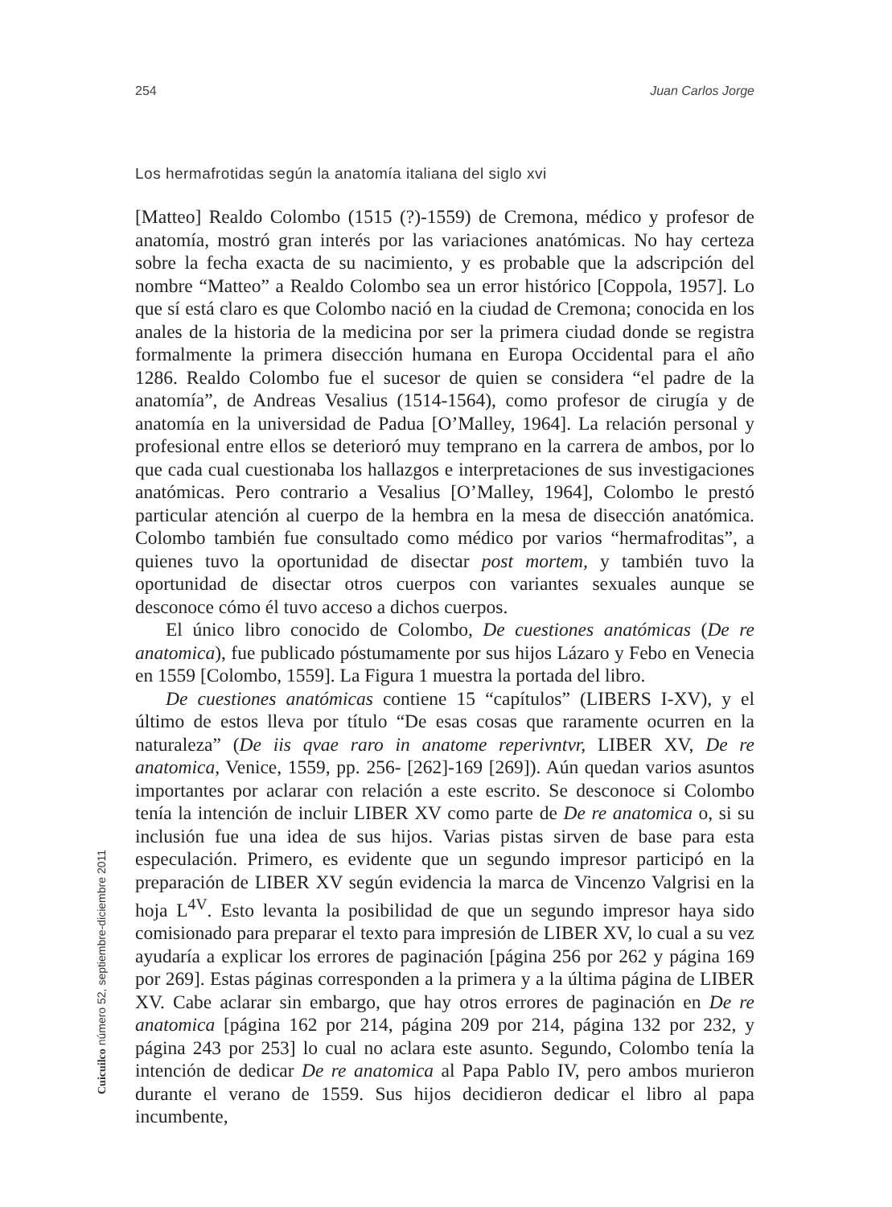254 Juan Carlos Jorge
Los hermafrotidas según la anatomía italiana del siglo xvi
[Matteo] Realdo Colombo (1515 (?)-1559) de Cremona, médico y profesor de anatomía, mostró gran interés por las variaciones anatómicas. No hay certeza sobre la fecha exacta de su nacimiento, y es probable que la adscripción del nombre “Matteo” a Realdo Colombo sea un error histórico [Coppola, 1957]. Lo que sí está claro es que Colombo nació en la ciudad de Cremona; conocida en los anales de la historia de la medicina por ser la primera ciudad donde se registra formalmente la primera disección humana en Europa Occidental para el año 1286. Realdo Colombo fue el sucesor de quien se considera “el padre de la anatomía”, de Andreas Vesalius (1514-1564), como profesor de cirugía y de anatomía en la universidad de Padua [O’Malley, 1964]. La relación personal y profesional entre ellos se deterioró muy temprano en la carrera de ambos, por lo que cada cual cuestionaba los hallazgos e interpretaciones de sus investigaciones anatómicas. Pero contrario a Vesalius [O’Malley, 1964], Colombo le prestó particular atención al cuerpo de la hembra en la mesa de disección anatómica. Colombo también fue consultado como médico por varios “hermafroditas”, a quienes tuvo la oportunidad de disectar post mortem, y también tuvo la oportunidad de disectar otros cuerpos con variantes sexuales aunque se desconoce cómo él tuvo acceso a dichos cuerpos.
El único libro conocido de Colombo, De cuestiones anatómicas (De re anatomica), fue publicado póstumamente por sus hijos Lázaro y Febo en Venecia en 1559 [Colombo, 1559]. La Figura 1 muestra la portada del libro.
De cuestiones anatómicas contiene 15 “capítulos” (LIBERS I-XV), y el último de estos lleva por título “De esas cosas que raramente ocurren en la naturaleza” (De iis qvae raro in anatome reperivntvr, LIBER XV, De re anatomica, Venice, 1559, pp. 256- [262]-169 [269]). Aún quedan varios asuntos importantes por aclarar con relación a este escrito. Se desconoce si Colombo tenía la intención de incluir LIBER XV como parte de De re anatomica o, si su inclusión fue una idea de sus hijos. Varias pistas sirven de base para esta especulación. Primero, es evidente que un segundo impresor participó en la preparación de LIBER XV según evidencia la marca de Vincenzo Valgrisi en la hoja L<sup>4V</sup>. Esto levanta la posibilidad de que un segundo impresor haya sido comisionado para preparar el texto para impresión de LIBER XV, lo cual a su vez ayudaría a explicar los errores de paginación [página 256 por 262 y página 169 por 269]. Estas páginas corresponden a la primera y a la última página de LIBER XV. Cabe aclarar sin embargo, que hay otros errores de paginación en De re anatomica [página 162 por 214, página 209 por 214, página 132 por 232, y página 243 por 253] lo cual no aclara este asunto. Segundo, Colombo tenía la intención de dedicar De re anatomica al Papa Pablo IV, pero ambos murieron durante el verano de 1559. Sus hijos decidieron dedicar el libro al papa incumbente,
Cuicuilco número 52, septiembre-diciembre 2011